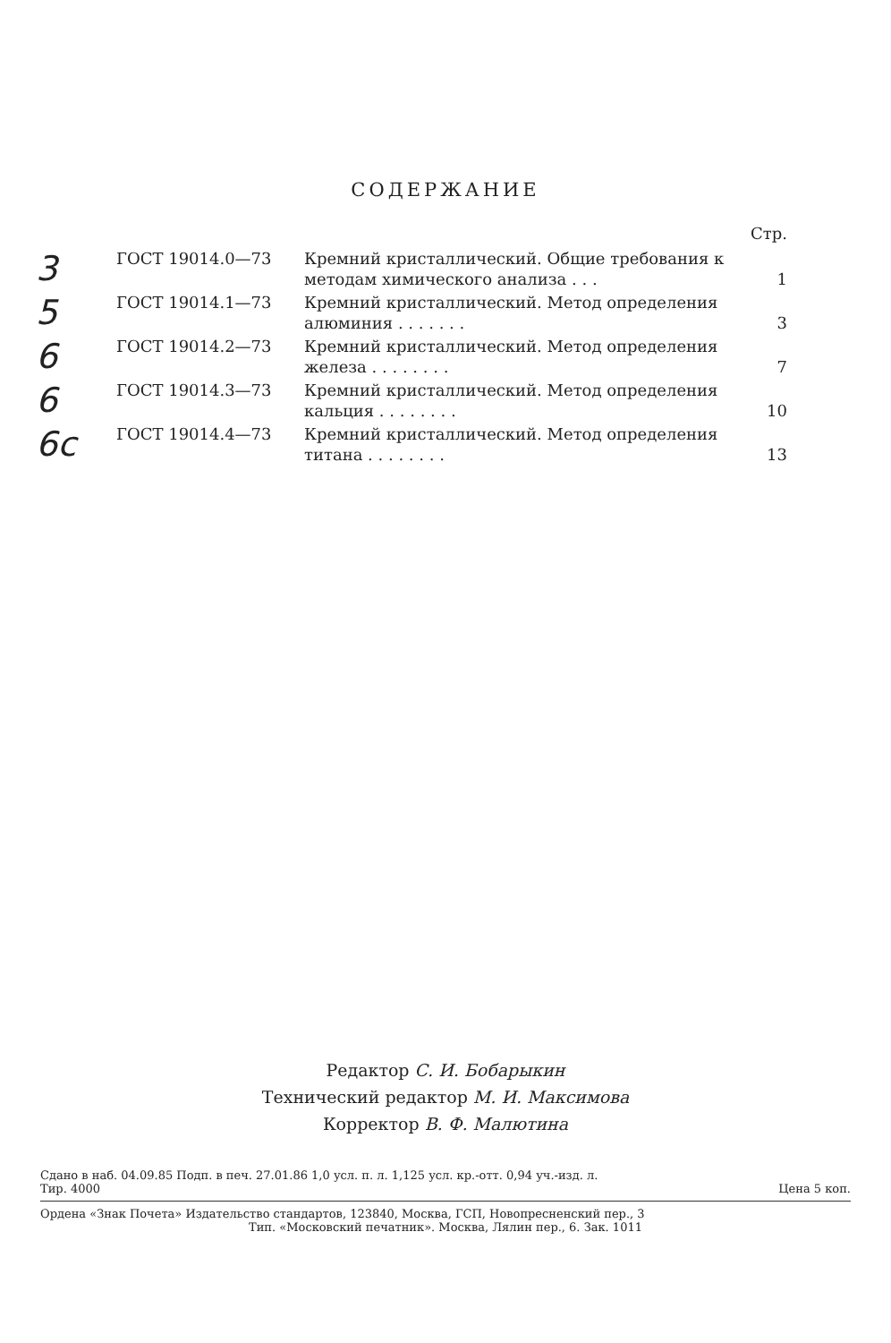СОДЕРЖАНИЕ
Стр.
3
ГОСТ 19014.0—73 Кремний кристаллический. Общие требования к методам химического анализа . . .
1
5
ГОСТ 19014.1—73 Кремний кристаллический. Метод определения алюминия . . . . . . .
3
6
ГОСТ 19014.2—73 Кремний кристаллический. Метод определения железа . . . . . . . .
7
6
ГОСТ 19014.3—73 Кремний кристаллический. Метод определения кальция . . . . . . . .
10
6с
ГОСТ 19014.4—73 Кремний кристаллический. Метод определения титана . . . . . . . .
13
Редактор С. И. Бобарыкин
Технический редактор М. И. Максимова
Корректор В. Ф. Малютина
Сдано в наб. 04.09.85 Подп. в печ. 27.01.86 1,0 усл. п. л. 1,125 усл. кр.-отт. 0,94 уч.-изд. л.
Тир. 4000 Цена 5 коп.
Ордена «Знак Почета» Издательство стандартов, 123840, Москва, ГСП, Новопресненский пер., 3
Тип. «Московский печатник». Москва, Лялин пер., 6. Зак. 1011